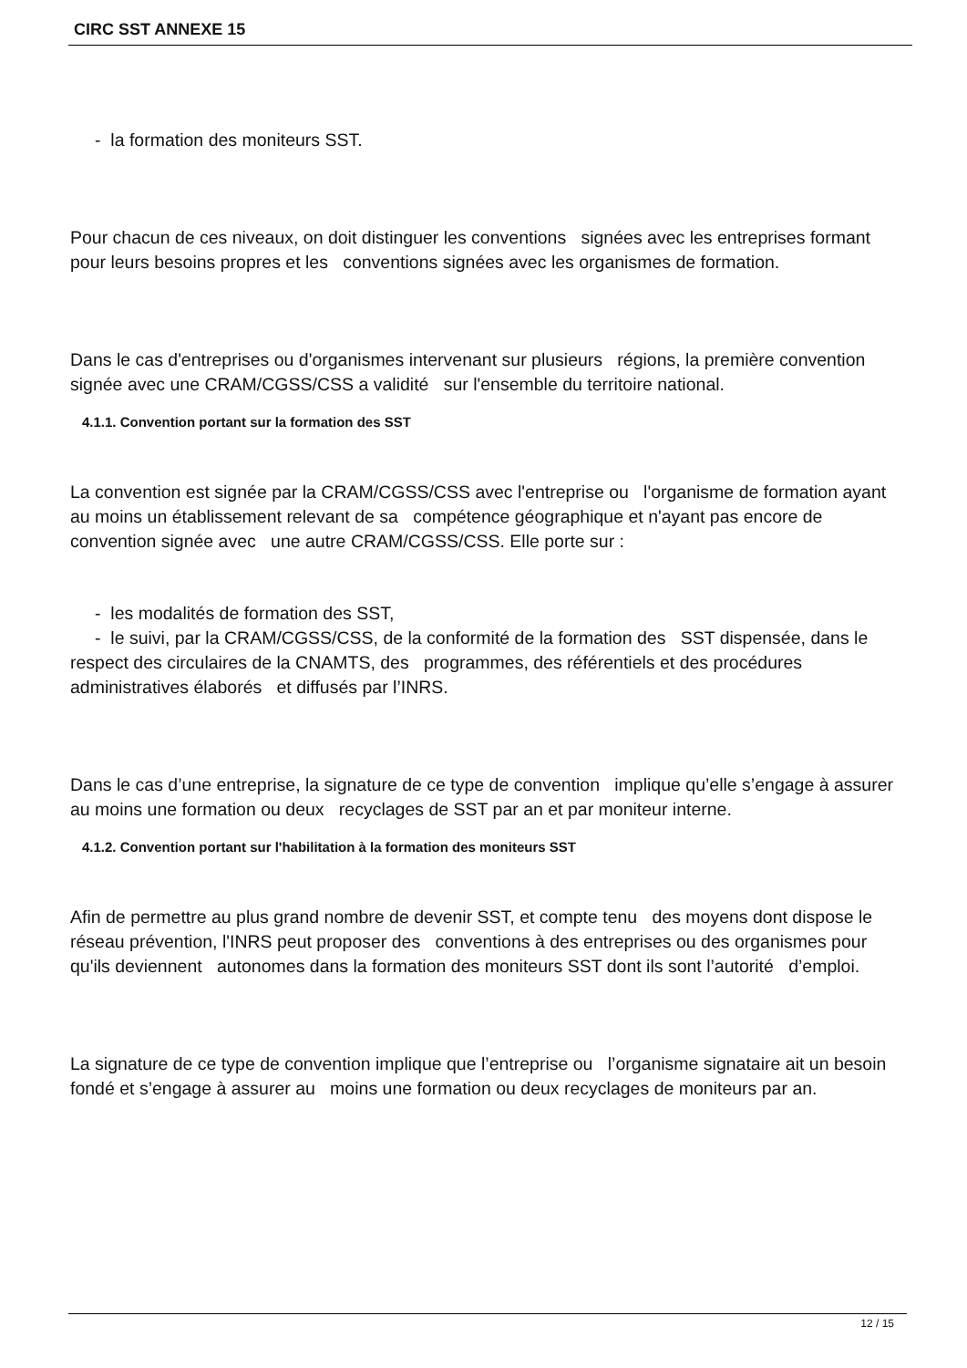CIRC SST ANNEXE 15
- la formation des moniteurs SST.
Pour chacun de ces niveaux, on doit distinguer les conventions signées avec les entreprises formant pour leurs besoins propres et les conventions signées avec les organismes de formation.
Dans le cas d'entreprises ou d'organismes intervenant sur plusieurs régions, la première convention signée avec une CRAM/CGSS/CSS a validité sur l'ensemble du territoire national.
4.1.1. Convention portant sur la formation des SST
La convention est signée par la CRAM/CGSS/CSS avec l'entreprise ou l'organisme de formation ayant au moins un établissement relevant de sa compétence géographique et n'ayant pas encore de convention signée avec une autre CRAM/CGSS/CSS. Elle porte sur :
- les modalités de formation des SST,
- le suivi, par la CRAM/CGSS/CSS, de la conformité de la formation des SST dispensée, dans le respect des circulaires de la CNAMTS, des programmes, des référentiels et des procédures administratives élaborés et diffusés par l’INRS.
Dans le cas d’une entreprise, la signature de ce type de convention implique qu’elle s’engage à assurer au moins une formation ou deux recyclages de SST par an et par moniteur interne.
4.1.2. Convention portant sur l'habilitation à la formation des moniteurs SST
Afin de permettre au plus grand nombre de devenir SST, et compte tenu des moyens dont dispose le réseau prévention, l'INRS peut proposer des conventions à des entreprises ou des organismes pour qu'ils deviennent autonomes dans la formation des moniteurs SST dont ils sont l’autorité d’emploi.
La signature de ce type de convention implique que l’entreprise ou l’organisme signataire ait un besoin fondé et s’engage à assurer au moins une formation ou deux recyclages de moniteurs par an.
12 / 15